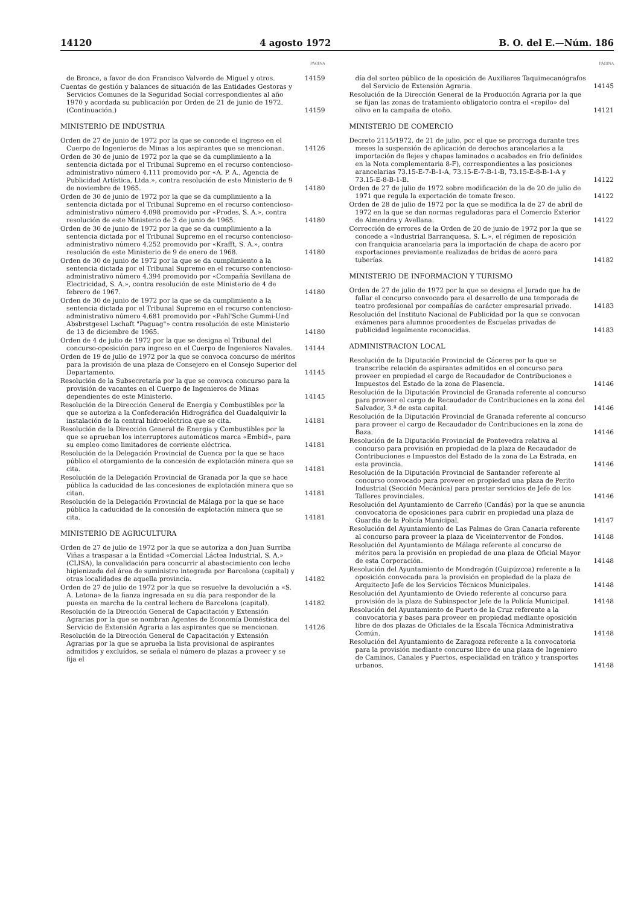14120 4 agosto 1972 B. O. del E.—Núm. 186
PÁGINA
de Bronce, a favor de don Francisco Valverde de Miguel y otros.
14159
Cuentas de gestión y balances de situación de las Entidades Gestoras y Servicios Comunes de la Seguridad Social correspondientes al año 1970 y acordada su publicación por Orden de 21 de junio de 1972. (Continuación.)
14159
MINISTERIO DE INDUSTRIA
Orden de 27 de junio de 1972 por la que se concede el ingreso en el Cuerpo de Ingenieros de Minas a los aspirantes que se mencionan.
14126
Orden de 30 de junio de 1972 por la que se da cumplimiento a la sentencia dictada por el Tribunal Supremo en el recurso contencioso-administrativo número 4.111 promovido por «A. P. A., Agencia de Publicidad Artística, Ltda.», contra resolución de este Ministerio de 9 de noviembre de 1965.
14180
Orden de 30 de junio de 1972 por la que se da cumplimiento a la sentencia dictada por el Tribunal Supremo en el recurso contencioso-administrativo número 4.098 promovido por «Prodes, S. A.», contra resolución de este Ministerio de 3 de junio de 1965.
14180
Orden de 30 de junio de 1972 por la que se da cumplimiento a la sentencia dictada por el Tribunal Supremo en el recurso contencioso-administrativo número 4.252 promovido por «Krafft, S. A.», contra resolución de este Ministerio de 9 de enero de 1968.
14180
Orden de 30 de junio de 1972 por la que se da cumplimiento a la sentencia dictada por el Tribunal Supremo en el recurso contencioso-administrativo número 4.394 promovido por «Compañía Sevillana de Electricidad, S. A.», contra resolución de este Ministerio de 4 de febrero de 1967.
14180
Orden de 30 de junio de 1972 por la que se da cumplimiento a la sentencia dictada por el Tribunal Supremo en el recurso contencioso-administrativo número 4.681 promovido por «Pahl'Sche Gummi-Und Absbrstgesel Lschaft "Paguag"» contra resolución de este Ministerio de 13 de diciembre de 1965.
14180
Orden de 4 de julio de 1972 por la que se designa el Tribunal del concurso-oposición para ingreso en el Cuerpo de Ingenieros Navales.
14144
Orden de 19 de julio de 1972 por la que se convoca concurso de méritos para la provisión de una plaza de Consejero en el Consejo Superior del Departamento.
14145
Resolución de la Subsecretaría por la que se convoca concurso para la provisión de vacantes en el Cuerpo de Ingenieros de Minas dependientes de este Ministerio.
14145
Resolución de la Dirección General de Energía y Combustibles por la que se autoriza a la Confederación Hidrográfica del Guadalquivir la instalación de la central hidroeléctrica que se cita.
14181
Resolución de la Dirección General de Energía y Combustibles por la que se aprueban los interruptores automáticos marca «Embid», para su empleo como limitadores de corriente eléctrica.
14181
Resolución de la Delegación Provincial de Cuenca por la que se hace público el otorgamiento de la concesión de explotación minera que se cita.
14181
Resolución de la Delegación Provincial de Granada por la que se hace pública la caducidad de las concesiones de explotación minera que se citan.
14181
Resolución de la Delegación Provincial de Málaga por la que se hace pública la caducidad de la concesión de explotación minera que se cita.
14181
MINISTERIO DE AGRICULTURA
Orden de 27 de julio de 1972 por la que se autoriza a don Juan Surriba Viñas a traspasar a la Entidad «Comercial Láctea Industrial, S. A.» (CLISA), la convalidación para concurrir al abastecimiento con leche higienizada del área de suministro integrada por Barcelona (capital) y otras localidades de aquella provincia.
14182
Orden de 27 de julio de 1972 por la que se resuelve la devolución a «S. A. Letona» de la fianza ingresada en su día para responder de la puesta en marcha de la central lechera de Barcelona (capital).
14182
Resolución de la Dirección General de Capacitación y Extensión Agrarias por la que se nombran Agentes de Economía Doméstica del Servicio de Extensión Agraria a las aspirantes que se mencionan.
14126
Resolución de la Dirección General de Capacitación y Extensión Agrarias por la que se aprueba la lista provisional de aspirantes admitidos y excluídos, se señala el número de plazas a proveer y se fija el
PÁGINA
día del sorteo público de la oposición de Auxiliares Taquimecanógrafos del Servicio de Extensión Agraria.
14145
Resolución de la Dirección General de la Producción Agraria por la que se fijan las zonas de tratamiento obligatorio contra el «repilo» del olivo en la campaña de otoño.
14121
MINISTERIO DE COMERCIO
Decreto 2115/1972, de 21 de julio, por el que se prorroga durante tres meses la suspensión de aplicación de derechos arancelarios a la importación de flejes y chapas laminados o acabados en frío definidos en la Nota complementaria 8-F), correspondientes a las posiciones arancelarias 73.15-E-7-B-1-A, 73.15-E-7-B-1-B, 73.15-E-8-B-1-A y 73.15-E-8-B-1-B.
14122
Orden de 27 de julio de 1972 sobre modificación de la de 20 de julio de 1971 que regula la exportación de tomate fresco.
14122
Orden de 28 de julio de 1972 por la que se modifica la de 27 de abril de 1972 en la que se dan normas reguladoras para el Comercio Exterior de Almendra y Avellana.
14122
Corrección de errores de la Orden de 20 de junio de 1972 por la que se concede a «Industrial Barranquesa, S. L.», el régimen de reposición con franquicia arancelaria para la importación de chapa de acero por exportaciones previamente realizadas de bridas de acero para tuberías.
14182
MINISTERIO DE INFORMACION Y TURISMO
Orden de 27 de julio de 1972 por la que se designa el Jurado que ha de fallar el concurso convocado para el desarrollo de una temporada de teatro profesional por compañías de carácter empresarial privado.
14183
Resolución del Instituto Nacional de Publicidad por la que se convocan exámenes para alumnos procedentes de Escuelas privadas de publicidad legalmente reconocidas.
14183
ADMINISTRACION LOCAL
Resolución de la Diputación Provincial de Cáceres por la que se transcribe relación de aspirantes admitidos en el concurso para proveer en propiedad el cargo de Recaudador de Contribuciones e Impuestos del Estado de la zona de Plasencia.
14146
Resolución de la Diputación Provincial de Granada referente al concurso para proveer el cargo de Recaudador de Contribuciones en la zona del Salvador, 3.ª de esta capital.
14146
Resolución de la Diputación Provincial de Granada referente al concurso para proveer el cargo de Recaudador de Contribuciones en la zona de Baza.
14146
Resolución de la Diputación Provincial de Pontevedra relativa al concurso para provisión en propiedad de la plaza de Recaudador de Contribuciones e Impuestos del Estado de la zona de La Estrada, en esta provincia.
14146
Resolución de la Diputación Provincial de Santander referente al concurso convocado para proveer en propiedad una plaza de Perito Industrial (Sección Mecánica) para prestar servicios de Jefe de los Talleres provinciales.
14146
Resolución del Ayuntamiento de Carreño (Candás) por la que se anuncia convocatoria de oposiciones para cubrir en propiedad una plaza de Guardia de la Policía Municipal.
14147
Resolución del Ayuntamiento de Las Palmas de Gran Canaria referente al concurso para proveer la plaza de Viceinterventor de Fondos.
14148
Resolución del Ayuntamiento de Málaga referente al concurso de méritos para la provisión en propiedad de una plaza de Oficial Mayor de esta Corporación.
14148
Resolución del Ayuntamiento de Mondragón (Guipúzcoa) referente a la oposición convocada para la provisión en propiedad de la plaza de Arquitecto Jefe de los Servicios Técnicos Municipales.
14148
Resolución del Ayuntamiento de Oviedo referente al concurso para provisión de la plaza de Subinspector Jefe de la Policía Municipal.
14148
Resolución del Ayuntamiento de Puerto de la Cruz referente a la convocatoria y bases para proveer en propiedad mediante oposición libre de dos plazas de Oficiales de la Escala Técnica Administrativa Común.
14148
Resolución del Ayuntamiento de Zaragoza referente a la convocatoria para la provisión mediante concurso libre de una plaza de Ingeniero de Caminos, Canales y Puertos, especialidad en tráfico y transportes urbanos.
14148